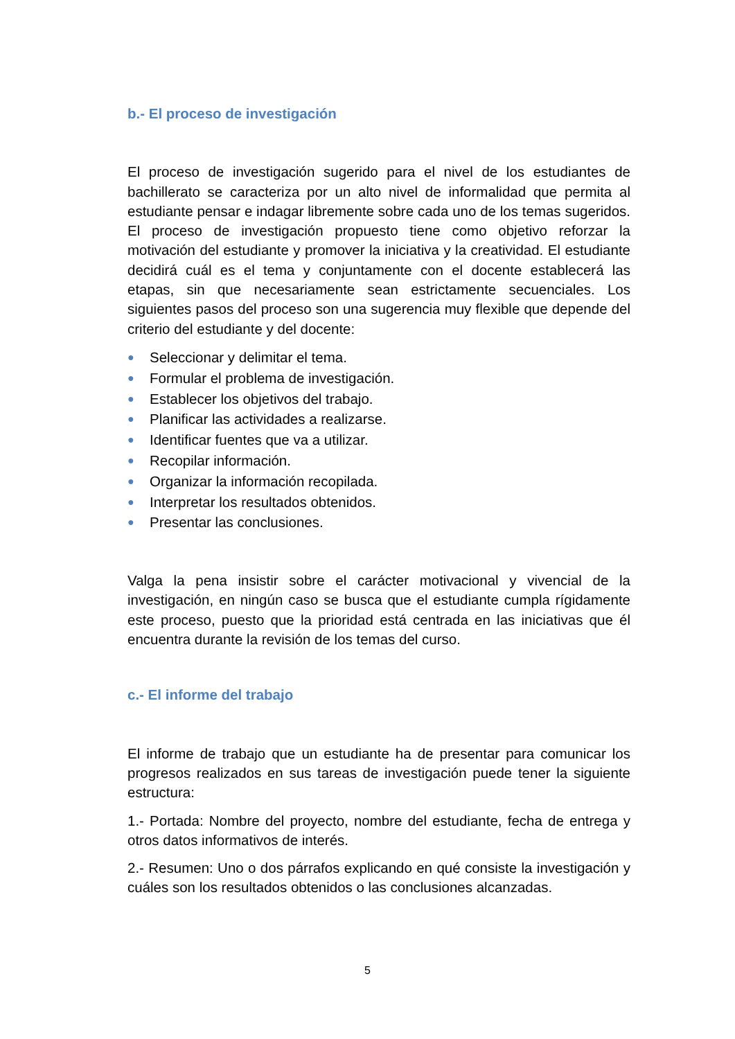b.- El proceso de investigación
El proceso de investigación sugerido para el nivel de los estudiantes de bachillerato se caracteriza por un alto nivel de informalidad que permita al estudiante pensar e indagar libremente sobre cada uno de los temas sugeridos. El proceso de investigación propuesto tiene como objetivo reforzar la motivación del estudiante y promover la iniciativa y la creatividad. El estudiante decidirá cuál es el tema y conjuntamente con el docente establecerá las etapas, sin que necesariamente sean estrictamente secuenciales. Los siguientes pasos del proceso son una sugerencia muy flexible que depende del criterio del estudiante y del docente:
● Seleccionar y delimitar el tema.
● Formular el problema de investigación.
● Establecer los objetivos del trabajo.
● Planificar las actividades a realizarse.
● Identificar fuentes que va a utilizar.
● Recopilar información.
● Organizar la información recopilada.
● Interpretar los resultados obtenidos.
● Presentar las conclusiones.
Valga la pena insistir sobre el carácter motivacional y vivencial de la investigación, en ningún caso se busca que el estudiante cumpla rígidamente este proceso, puesto que la prioridad está centrada en las iniciativas que él encuentra durante la revisión de los temas del curso.
c.- El informe del trabajo
El informe de trabajo que un estudiante ha de presentar para comunicar los progresos realizados en sus tareas de investigación puede tener la siguiente estructura:
1.- Portada: Nombre del proyecto, nombre del estudiante, fecha de entrega y otros datos informativos de interés.
2.- Resumen: Uno o dos párrafos explicando en qué consiste la investigación y cuáles son los resultados obtenidos o las conclusiones alcanzadas.
5